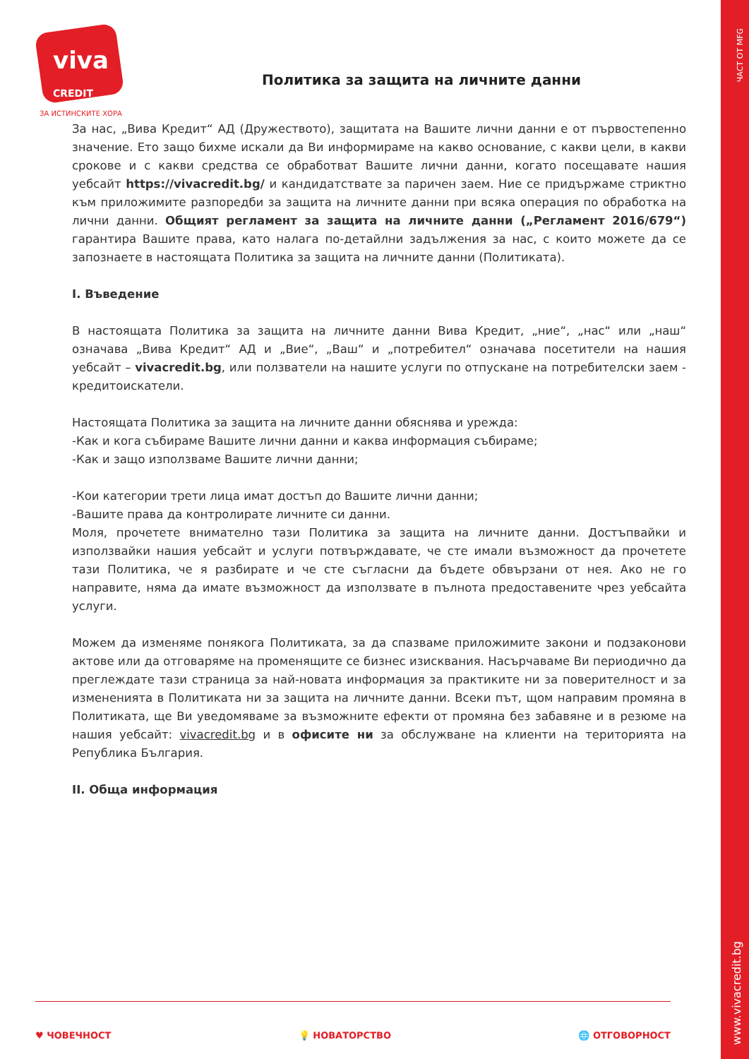ЧАСТ ОТ MFG
www.vivacredit.bg
viva
CREDIT
ЗА ИСТИНСКИТЕ ХОРА
Политика за защита на личните данни
За нас, „Вива Кредит“ АД (Дружеството), защитата на Вашите лични данни е от първостепенно значение. Ето защо бихме искали да Ви информираме на какво основание, с какви цели, в какви срокове и с какви средства се обработват Вашите лични данни, когато посещавате нашия уебсайт https://vivacredit.bg/ и кандидатствате за паричен заем. Ние се придържаме стриктно към приложимите разпоредби за защита на личните данни при всяка операция по обработка на лични данни. Общият регламент за защита на личните данни („Регламент 2016/679“) гарантира Вашите права, като налага по-детайлни задължения за нас, с които можете да се запознаете в настоящата Политика за защита на личните данни (Политиката).
I. Въведение
В настоящата Политика за защита на личните данни Вива Кредит, „ние“, „нас“ или „наш“ означава „Вива Кредит“ АД и „Вие“, „Ваш“ и „потребител“ означава посетители на нашия уебсайт – vivacredit.bg, или ползватели на нашите услуги по отпускане на потребителски заем - кредитоискатели.
Настоящата Политика за защита на личните данни обяснява и урежда:
-Как и кога събираме Вашите лични данни и каква информация събираме;
-Как и защо използваме Вашите лични данни;
-Кои категории трети лица имат достъп до Вашите лични данни;
-Вашите права да контролирате личните си данни.
Моля, прочетете внимателно тази Политика за защита на личните данни. Достъпвайки и използвайки нашия уебсайт и услуги потвърждавате, че сте имали възможност да прочетете тази Политика, че я разбирате и че сте съгласни да бъдете обвързани от нея. Ако не го направите, няма да имате възможност да използвате в пълнота предоставените чрез уебсайта услуги.
Можем да изменяме понякога Политиката, за да спазваме приложимите закони и подзаконови актове или да отговаряме на променящите се бизнес изисквания. Насърчаваме Ви периодично да преглеждате тази страница за най-новата информация за практиките ни за поверителност и за измененията в Политиката ни за защита на личните данни. Всеки път, щом направим промяна в Политиката, ще Ви уведомяваме за възможните ефекти от промяна без забавяне и в резюме на нашия уебсайт: vivacredit.bg и в офисите ни за обслужване на клиенти на територията на Република България.
II. Обща информация
♥ ЧОВЕЧНОСТ 💡 НОВАТОРСТВО 🌐 ОТГОВОРНОСТ